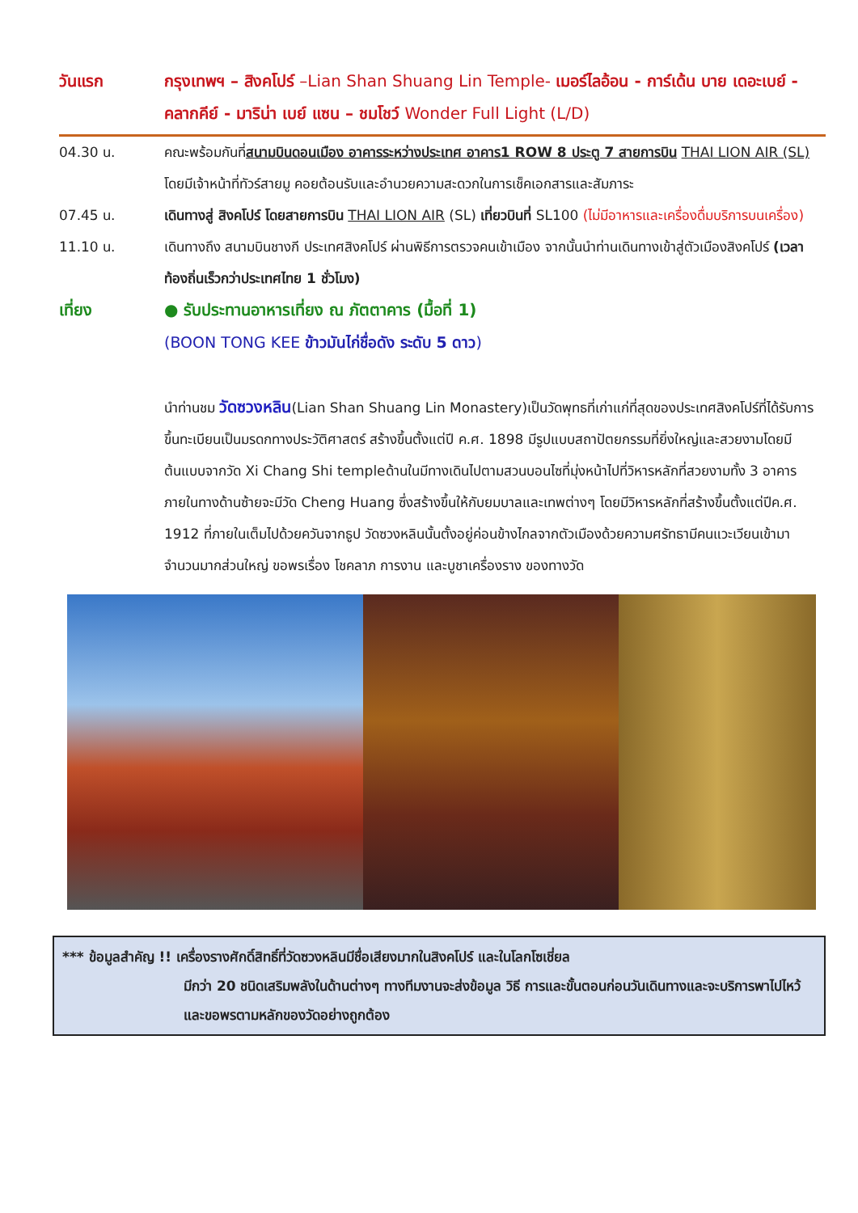วันแรก กรุงเทพฯ – สิงคโปร์ –Lian Shan Shuang Lin Temple- เมอร์ไลอ้อน - การ์เด้น บาย เดอะเบย์ - คลากคีย์ - มาริน่า เบย์ แซน – ชมโชว์ Wonder Full Light (L/D)
04.30 น. คณะพร้อมกันที่สนามบินดอนเมือง อาคารระหว่างประเทศ อาคาร1 ROW 8 ประตู 7 สายการบิน THAI LION AIR (SL) โดยมีเจ้าหน้าที่ทัวร์สายมู คอยต้อนรับและอำนวยความสะดวกในการเช็คเอกสารและสัมภาระ
07.45 น. เดินทางสู่ สิงคโปร์ โดยสายการบิน THAI LION AIR (SL) เที่ยวบินที่ SL100 (ไม่มีอาหารและเครื่องดื่มบริการบนเครื่อง)
11.10 น. เดินทางถึง สนามบินชางกี ประเทศสิงคโปร์ ผ่านพิธีการตรวจคนเข้าเมือง จากนั้นนำท่านเดินทางเข้าสู่ตัวเมืองสิงคโปร์ (เวลาท้องถิ่นเร็วกว่าประเทศไทย 1 ชั่วโมง)
เที่ยง ● รับประทานอาหารเที่ยง ณ ภัตตาคาร (มื้อที่ 1)
(BOON TONG KEE ข้าวมันไก่ชื่อดัง ระดับ 5 ดาว)
นำท่านชม วัดซวงหลิน(Lian Shan Shuang Lin Monastery)เป็นวัดพุทธที่เก่าแก่ที่สุดของประเทศสิงคโปร์ที่ได้รับการขึ้นทะเบียนเป็นมรดกทางประวัติศาสตร์ สร้างขึ้นตั้งแต่ปี ค.ศ. 1898 มีรูปแบบสถาปัตยกรรมที่ยิ่งใหญ่และสวยงามโดยมีต้นแบบจากวัด Xi Chang Shi templeด้านในมีทางเดินไปตามสวนบอนไซที่มุ่งหน้าไปที่วิหารหลักที่สวยงามทั้ง 3 อาคาร ภายในทางด้านซ้ายจะมีวัด Cheng Huang ซึ่งสร้างขึ้นให้กับยมบาลและเทพต่างๆ โดยมีวิหารหลักที่สร้างขึ้นตั้งแต่ปีค.ศ. 1912 ที่ภายในเต็มไปด้วยควันจากธูป วัดซวงหลินนั้นตั้งอยู่ค่อนข้างไกลจากตัวเมืองด้วยความศรัทธามีคนแวะเวียนเข้ามาจำนวนมากส่วนใหญ่ ขอพรเรื่อง โชคลาภ การงาน และบูชาเครื่องราง ของทางวัด
*** ข้อมูลสำคัญ !! เครื่องรางศักดิ์สิทธิ์ที่วัดซวงหลินมีชื่อเสียงมากในสิงคโปร์ และในโลกโซเชี่ยล
มีกว่า 20 ชนิดเสริมพลังในด้านต่างๆ ทางทีมงานจะส่งข้อมูล วิธี การและขั้นตอนก่อนวันเดินทางและจะบริการพาไปไหว้ และขอพรตามหลักของวัดอย่างถูกต้อง